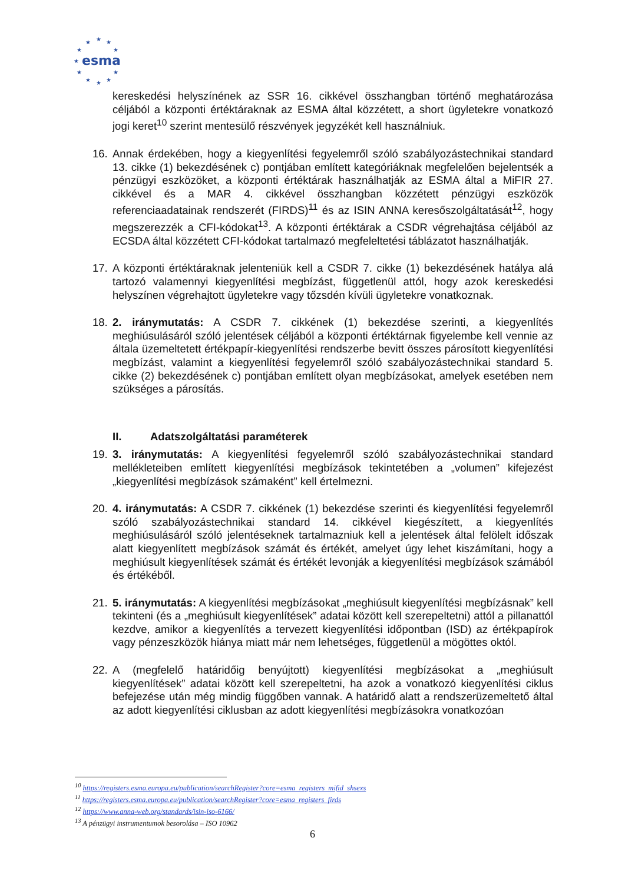★
★
★
★
★
★
★
★
★
★
★
esma
kereskedési helyszínének az SSR 16. cikkével összhangban történő meghatározása céljából a központi értéktáraknak az ESMA által közzétett, a short ügyletekre vonatkozó jogi keret<sup>10</sup> szerint mentesülő részvények jegyzékét kell használniuk.
16. Annak érdekében, hogy a kiegyenlítési fegyelemről szóló szabályozástechnikai standard 13. cikke (1) bekezdésének c) pontjában említett kategóriáknak megfelelően bejelentsék a pénzügyi eszközöket, a központi értéktárak használhatják az ESMA által a MiFIR 27. cikkével és a MAR 4. cikkével összhangban közzétett pénzügyi eszközök referenciaadatainak rendszerét (FIRDS)<sup>11</sup> és az ISIN ANNA keresőszolgáltatását<sup>12</sup>, hogy megszerezzék a CFI-kódokat<sup>13</sup>. A központi értéktárak a CSDR végrehajtása céljából az ECSDA által közzétett CFI-kódokat tartalmazó megfeleltetési táblázatot használhatják.
17. A központi értéktáraknak jelenteniük kell a CSDR 7. cikke (1) bekezdésének hatálya alá tartozó valamennyi kiegyenlítési megbízást, függetlenül attól, hogy azok kereskedési helyszínen végrehajtott ügyletekre vagy tőzsdén kívüli ügyletekre vonatkoznak.
18. 2. iránymutatás: A CSDR 7. cikkének (1) bekezdése szerinti, a kiegyenlítés meghiúsulásáról szóló jelentések céljából a központi értéktárnak figyelembe kell vennie az általa üzemeltetett értékpapír-kiegyenlítési rendszerbe bevitt összes párosított kiegyenlítési megbízást, valamint a kiegyenlítési fegyelemről szóló szabályozástechnikai standard 5. cikke (2) bekezdésének c) pontjában említett olyan megbízásokat, amelyek esetében nem szükséges a párosítás.
II. Adatszolgáltatási paraméterek
19. 3. iránymutatás: A kiegyenlítési fegyelemről szóló szabályozástechnikai standard mellékleteiben említett kiegyenlítési megbízások tekintetében a „volumen” kifejezést „kiegyenlítési megbízások számaként” kell értelmezni.
20. 4. iránymutatás: A CSDR 7. cikkének (1) bekezdése szerinti és kiegyenlítési fegyelemről szóló szabályozástechnikai standard 14. cikkével kiegészített, a kiegyenlítés meghiúsulásáról szóló jelentéseknek tartalmazniuk kell a jelentések által felölelt időszak alatt kiegyenlített megbízások számát és értékét, amelyet úgy lehet kiszámítani, hogy a meghiúsult kiegyenlítések számát és értékét levonják a kiegyenlítési megbízások számából és értékéből.
21. 5. iránymutatás: A kiegyenlítési megbízásokat „meghiúsult kiegyenlítési megbízásnak” kell tekinteni (és a „meghiúsult kiegyenlítések” adatai között kell szerepeltetni) attól a pillanattól kezdve, amikor a kiegyenlítés a tervezett kiegyenlítési időpontban (ISD) az értékpapírok vagy pénzeszközök hiánya miatt már nem lehetséges, függetlenül a mögöttes októl.
22. A (megfelelő határidőig benyújtott) kiegyenlítési megbízásokat a „meghiúsult kiegyenlítések” adatai között kell szerepeltetni, ha azok a vonatkozó kiegyenlítési ciklus befejezése után még mindig függőben vannak. A határidő alatt a rendszerüzemeltető által az adott kiegyenlítési ciklusban az adott kiegyenlítési megbízásokra vonatkozóan
<sup>10</sup> https://registers.esma.europa.eu/publication/searchRegister?core=esma_registers_mifid_shsexs
<sup>11</sup> https://registers.esma.europa.eu/publication/searchRegister?core=esma_registers_firds
<sup>12</sup> https://www.anna-web.org/standards/isin-iso-6166/
<sup>13</sup> A pénzügyi instrumentumok besorolása – ISO 10962
6